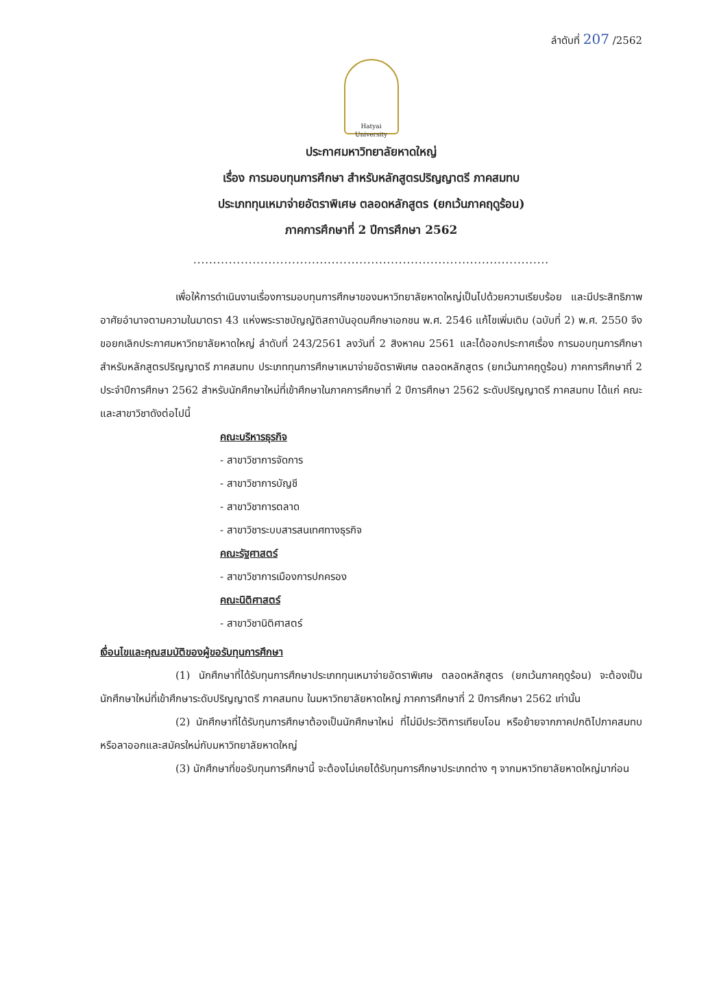ลำดับที่ 207 /2562
Hatyai University
ประกาศมหาวิทยาลัยหาดใหญ่
เรื่อง การมอบทุนการศึกษา สำหรับหลักสูตรปริญญาตรี ภาคสมทบ
ประเภททุนเหมาจ่ายอัตราพิเศษ ตลอดหลักสูตร (ยกเว้นภาคฤดูร้อน)
ภาคการศึกษาที่ 2 ปีการศึกษา 2562
..........................................................................................
เพื่อให้การดำเนินงานเรื่องการมอบทุนการศึกษาของมหาวิทยาลัยหาดใหญ่เป็นไปด้วยความเรียบร้อย และมีประสิทธิภาพ อาศัยอำนาจตามความในมาตรา 43 แห่งพระราชบัญญัติสถาบันอุดมศึกษาเอกชน พ.ศ. 2546 แก้ไขเพิ่มเติม (ฉบับที่ 2) พ.ศ. 2550 จึงขอยกเลิกประกาศมหาวิทยาลัยหาดใหญ่ ลำดับที่ 243/2561 ลงวันที่ 2 สิงหาคม 2561 และได้ออกประกาศเรื่อง การมอบทุนการศึกษาสำหรับหลักสูตรปริญญาตรี ภาคสมทบ ประเภททุนการศึกษาเหมาจ่ายอัตราพิเศษ ตลอดหลักสูตร (ยกเว้นภาคฤดูร้อน) ภาคการศึกษาที่ 2 ประจำปีการศึกษา 2562 สำหรับนักศึกษาใหม่ที่เข้าศึกษาในภาคการศึกษาที่ 2 ปีการศึกษา 2562 ระดับปริญญาตรี ภาคสมทบ ได้แก่ คณะและสาขาวิชาดังต่อไปนี้
คณะบริหารธุรกิจ
- สาขาวิชาการจัดการ
- สาขาวิชาการบัญชี
- สาขาวิชาการตลาด
- สาขาวิชาระบบสารสนเทศทางธุรกิจ
คณะรัฐศาสตร์
- สาขาวิชาการเมืองการปกครอง
คณะนิติศาสตร์
- สาขาวิชานิติศาสตร์
เงื่อนไขและคุณสมบัติของผู้ขอรับทุนการศึกษา
(1) นักศึกษาที่ได้รับทุนการศึกษาประเภททุนเหมาจ่ายอัตราพิเศษ ตลอดหลักสูตร (ยกเว้นภาคฤดูร้อน) จะต้องเป็นนักศึกษาใหม่ที่เข้าศึกษาระดับปริญญาตรี ภาคสมทบ ในมหาวิทยาลัยหาดใหญ่ ภาคการศึกษาที่ 2 ปีการศึกษา 2562 เท่านั้น
(2) นักศึกษาที่ได้รับทุนการศึกษาต้องเป็นนักศึกษาใหม่ ที่ไม่มีประวัติการเทียบโอน หรือย้ายจากภาคปกติไปภาคสมทบ หรือลาออกและสมัครใหม่กับมหาวิทยาลัยหาดใหญ่
(3) นักศึกษาที่ขอรับทุนการศึกษานี้ จะต้องไม่เคยได้รับทุนการศึกษาประเภทต่าง ๆ จากมหาวิทยาลัยหาดใหญ่มาก่อน